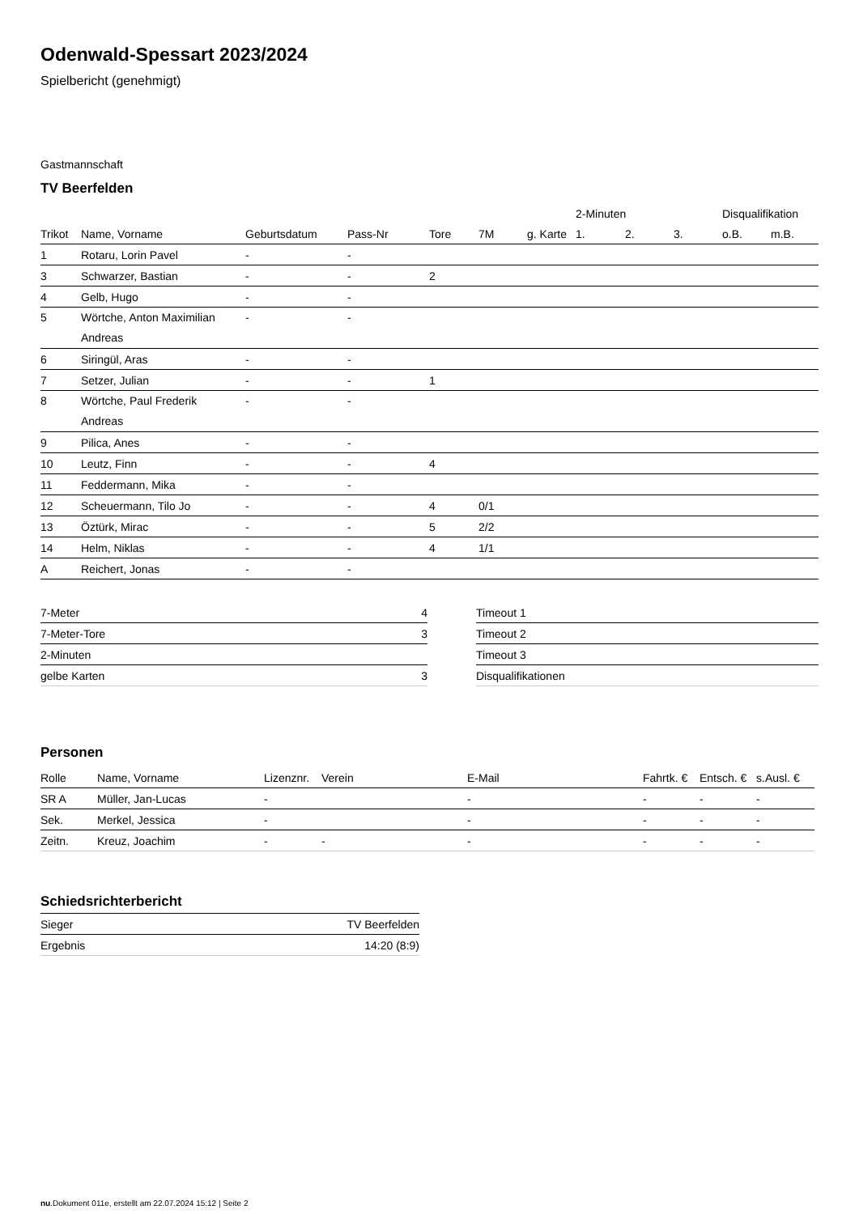Odenwald-Spessart 2023/2024
Spielbericht (genehmigt)
Gastmannschaft
TV Beerfelden
| | | | | | | | 2-Minuten | | | Disqualifikation | |
| --- | --- | --- | --- | --- | --- | --- | --- | --- | --- | --- | --- |
| Trikot | Name, Vorname | Geburtsdatum | Pass-Nr | Tore | 7M | g. Karte | 1. | 2. | 3. | o.B. | m.B. |
| 1 | Rotaru, Lorin Pavel | - | - | | | | | | | | |
| 3 | Schwarzer, Bastian | - | - | 2 | | | | | | | |
| 4 | Gelb, Hugo | - | - | | | | | | | | |
| 5 | Wörtche, Anton Maximilian Andreas | - | - | | | | | | | | |
| 6 | Siringül, Aras | - | - | | | | | | | | |
| 7 | Setzer, Julian | - | - | 1 | | | | | | | |
| 8 | Wörtche, Paul Frederik Andreas | - | - | | | | | | | | |
| 9 | Pilica, Anes | - | - | | | | | | | | |
| 10 | Leutz, Finn | - | - | 4 | | | | | | | |
| 11 | Feddermann, Mika | - | - | | | | | | | | |
| 12 | Scheuermann, Tilo Jo | - | - | 4 | 0/1 | | | | | | |
| 13 | Öztürk, Mirac | - | - | 5 | 2/2 | | | | | | |
| 14 | Helm, Niklas | - | - | 4 | 1/1 | | | | | | |
| A | Reichert, Jonas | - | - | | | | | | | | |
| 7-Meter | 4 |
| 7-Meter-Tore | 3 |
| 2-Minuten | |
| gelbe Karten | 3 |
| Timeout 1 |
| Timeout 2 |
| Timeout 3 |
| Disqualifikationen |
Personen
| Rolle | Name, Vorname | Lizenznr. | Verein | E-Mail | Fahrtk. € | Entsch. € | s.Ausl. € |
| --- | --- | --- | --- | --- | --- | --- | --- |
| SR A | Müller, Jan-Lucas | - | | - | - | - | - |
| Sek. | Merkel, Jessica | - | | - | - | - | - |
| Zeitn. | Kreuz, Joachim | - | - | - | - | - | - |
Schiedsrichterbericht
| Sieger | TV Beerfelden |
| Ergebnis | 14:20 (8:9) |
nu.Dokument 011e, erstellt am 22.07.2024 15:12 | Seite 2